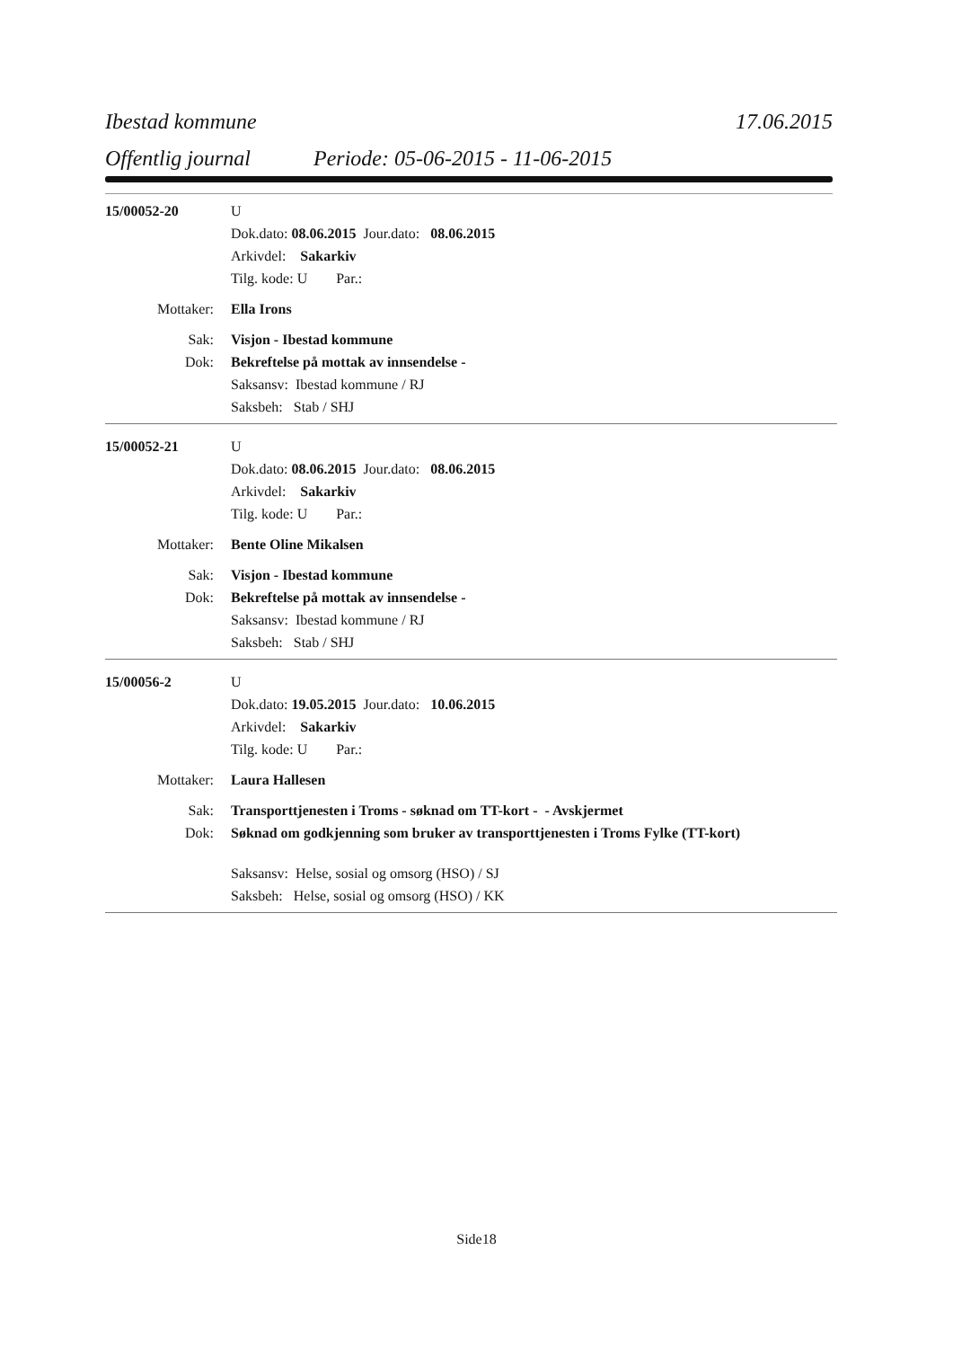Ibestad kommune 17.06.2015
Offentlig journal Periode: 05-06-2015 - 11-06-2015
15/00052-20 U
Dok.dato: 08.06.2015 Jour.dato: 08.06.2015
Arkivdel: Sakarkiv
Tilg. kode: U Par.:
Mottaker: Ella Irons
Sak: Visjon - Ibestad kommune
Dok: Bekreftelse på mottak av innsendelse -
Saksansv: Ibestad kommune / RJ
Saksbeh: Stab / SHJ
15/00052-21 U
Dok.dato: 08.06.2015 Jour.dato: 08.06.2015
Arkivdel: Sakarkiv
Tilg. kode: U Par.:
Mottaker: Bente Oline Mikalsen
Sak: Visjon - Ibestad kommune
Dok: Bekreftelse på mottak av innsendelse -
Saksansv: Ibestad kommune / RJ
Saksbeh: Stab / SHJ
15/00056-2 U
Dok.dato: 19.05.2015 Jour.dato: 10.06.2015
Arkivdel: Sakarkiv
Tilg. kode: U Par.:
Mottaker: Laura Hallesen
Sak: Transporttjenesten i Troms - søknad om TT-kort - - Avskjermet
Dok: Søknad om godkjenning som bruker av transporttjenesten i Troms Fylke (TT-kort)
Saksansv: Helse, sosial og omsorg (HSO) / SJ
Saksbeh: Helse, sosial og omsorg (HSO) / KK
Side18